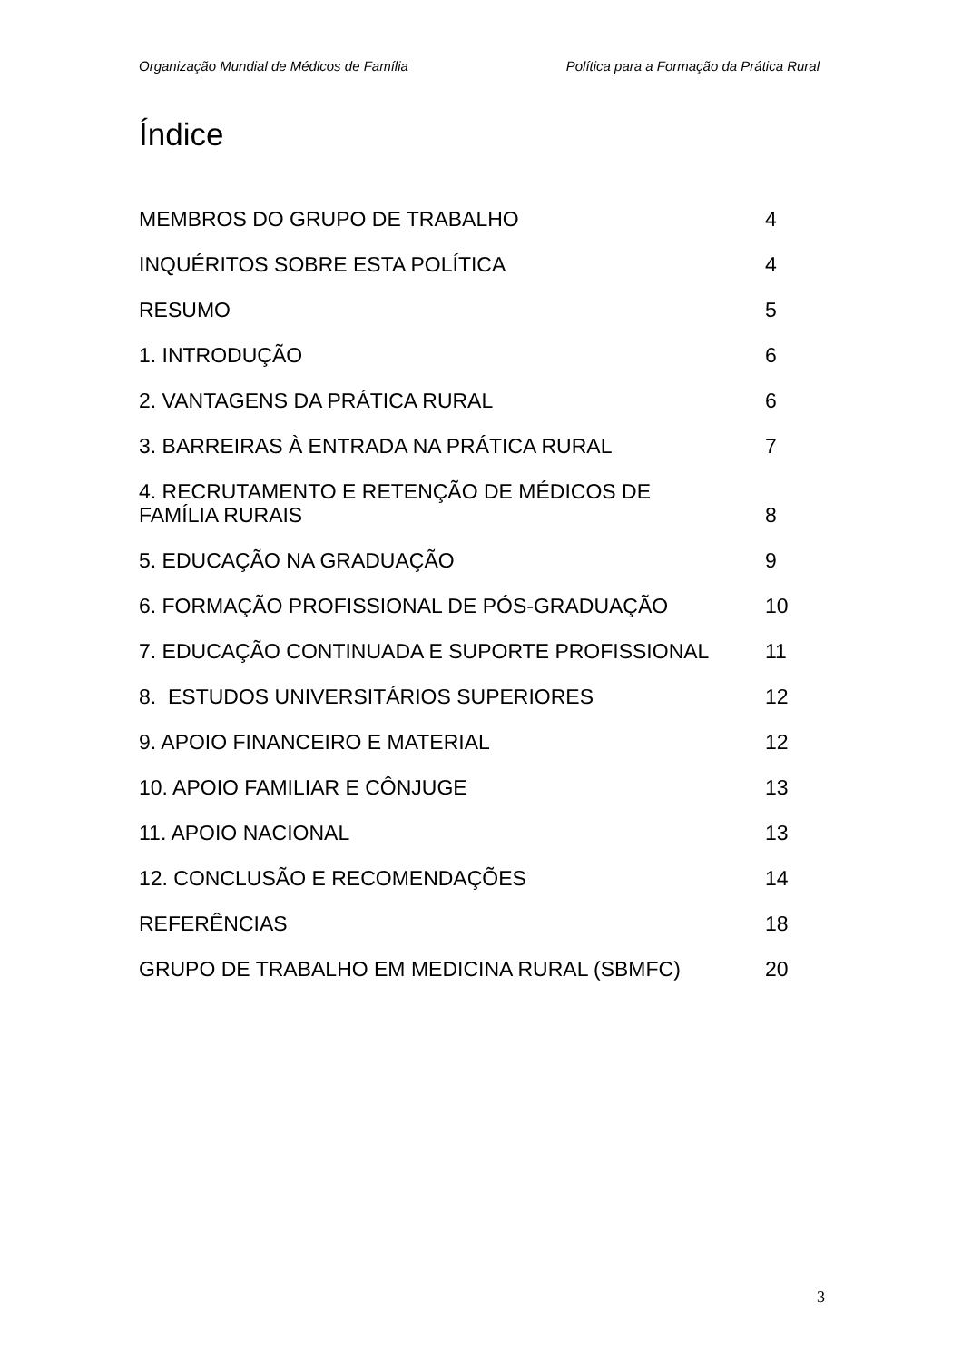Organização Mundial de Médicos de Família Política para a Formação da Prática Rural
Índice
MEMBROS DO GRUPO DE TRABALHO 4
INQUÉRITOS SOBRE ESTA POLÍTICA 4
RESUMO 5
1. INTRODUÇÃO 6
2. VANTAGENS DA PRÁTICA RURAL 6
3. BARREIRAS À ENTRADA NA PRÁTICA RURAL 7
4. RECRUTAMENTO E RETENÇÃO DE MÉDICOS DE
FAMÍLIA RURAIS 8
5. EDUCAÇÃO NA GRADUAÇÃO 9
6. FORMAÇÃO PROFISSIONAL DE PÓS-GRADUAÇÃO 10
7. EDUCAÇÃO CONTINUADA E SUPORTE PROFISSIONAL 11
8. ESTUDOS UNIVERSITÁRIOS SUPERIORES 12
9. APOIO FINANCEIRO E MATERIAL 12
10. APOIO FAMILIAR E CÔNJUGE 13
11. APOIO NACIONAL 13
12. CONCLUSÃO E RECOMENDAÇÕES 14
REFERÊNCIAS 18
GRUPO DE TRABALHO EM MEDICINA RURAL (SBMFC) 20
3